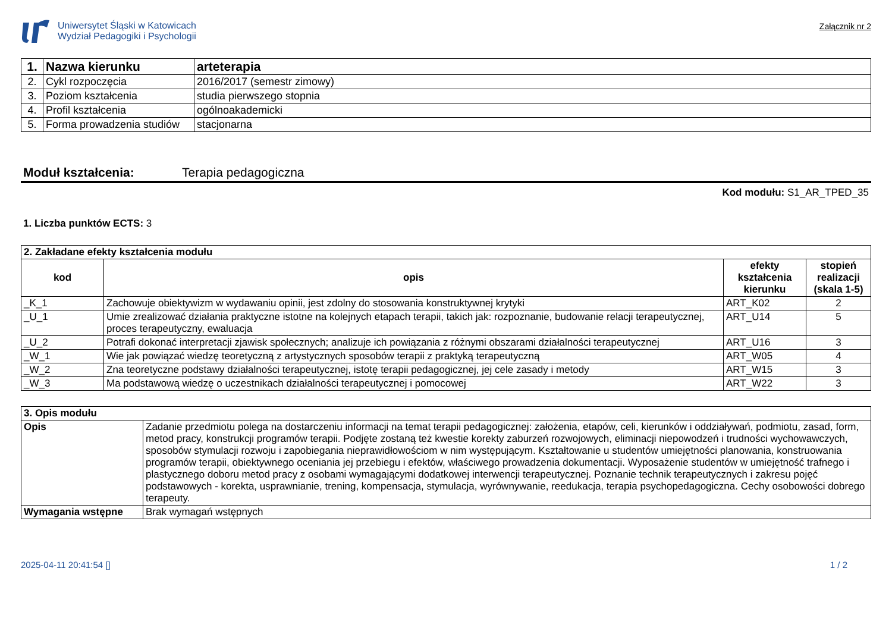Uniwersytet Śląski w Katowicach
Wydział Pedagogiki i Psychologii
Załącznik nr 2
| 1. | Nazwa kierunku | arteterapia |
| 2. | Cykl rozpoczęcia | 2016/2017 (semestr zimowy) |
| 3. | Poziom kształcenia | studia pierwszego stopnia |
| 4. | Profil kształcenia | ogólnoakademicki |
| 5. | Forma prowadzenia studiów | stacjonarna |
Moduł kształcenia: Terapia pedagogiczna
Kod modułu: S1_AR_TPED_35
1. Liczba punktów ECTS: 3
| 2. Zakładane efekty kształcenia modułu | | | |
| --- | --- | --- | --- |
| kod | opis | efekty kształcenia kierunku | stopień realizacji (skala 1-5) |
| _K_1 | Zachowuje obiektywizm w wydawaniu opinii, jest zdolny do stosowania konstruktywnej krytyki | ART_K02 | 2 |
| _U_1 | Umie zrealizować działania praktyczne istotne na kolejnych etapach terapii, takich jak: rozpoznanie, budowanie relacji terapeutycznej, proces terapeutyczny, ewaluacja | ART_U14 | 5 |
| _U_2 | Potrafi dokonać interpretacji zjawisk społecznych; analizuje ich powiązania z różnymi obszarami działalności terapeutycznej | ART_U16 | 3 |
| _W_1 | Wie jak powiązać wiedzę teoretyczną z artystycznych sposobów terapii z praktyką terapeutyczną | ART_W05 | 4 |
| _W_2 | Zna teoretyczne podstawy działalności terapeutycznej, istotę terapii pedagogicznej, jej cele zasady i metody | ART_W15 | 3 |
| _W_3 | Ma podstawową wiedzę o uczestnikach działalności terapeutycznej i pomocowej | ART_W22 | 3 |
| 3. Opis modułu | |
| --- | --- |
| Opis | Zadanie przedmiotu polega na dostarczeniu informacji na temat terapii pedagogicznej: założenia, etapów, celi, kierunków i oddziaływań, podmiotu, zasad, form, metod pracy, konstrukcji programów terapii. Podjęte zostaną też kwestie korekty zaburzeń rozwojowych, eliminacji niepowodzeń i trudności wychowawczych, sposobów stymulacji rozwoju i zapobiegania nieprawidłowościom w nim występującym. Kształtowanie u studentów umiejętności planowania, konstruowania programów terapii, obiektywnego oceniania jej przebiegu i efektów, właściwego prowadzenia dokumentacji. Wyposażenie studentów w umiejętność trafnego i plastycznego doboru metod pracy z osobami wymagającymi dodatkowej interwencji terapeutycznej. Poznanie technik terapeutycznych i zakresu pojęć podstawowych - korekta, usprawnianie, trening, kompensacja, stymulacja, wyrównywanie, reedukacja, terapia psychopedagogiczna. Cechy osobowości dobrego terapeuty. |
| Wymagania wstępne | Brak wymagań wstępnych |
2025-04-11 20:41:54 [] 1 / 2